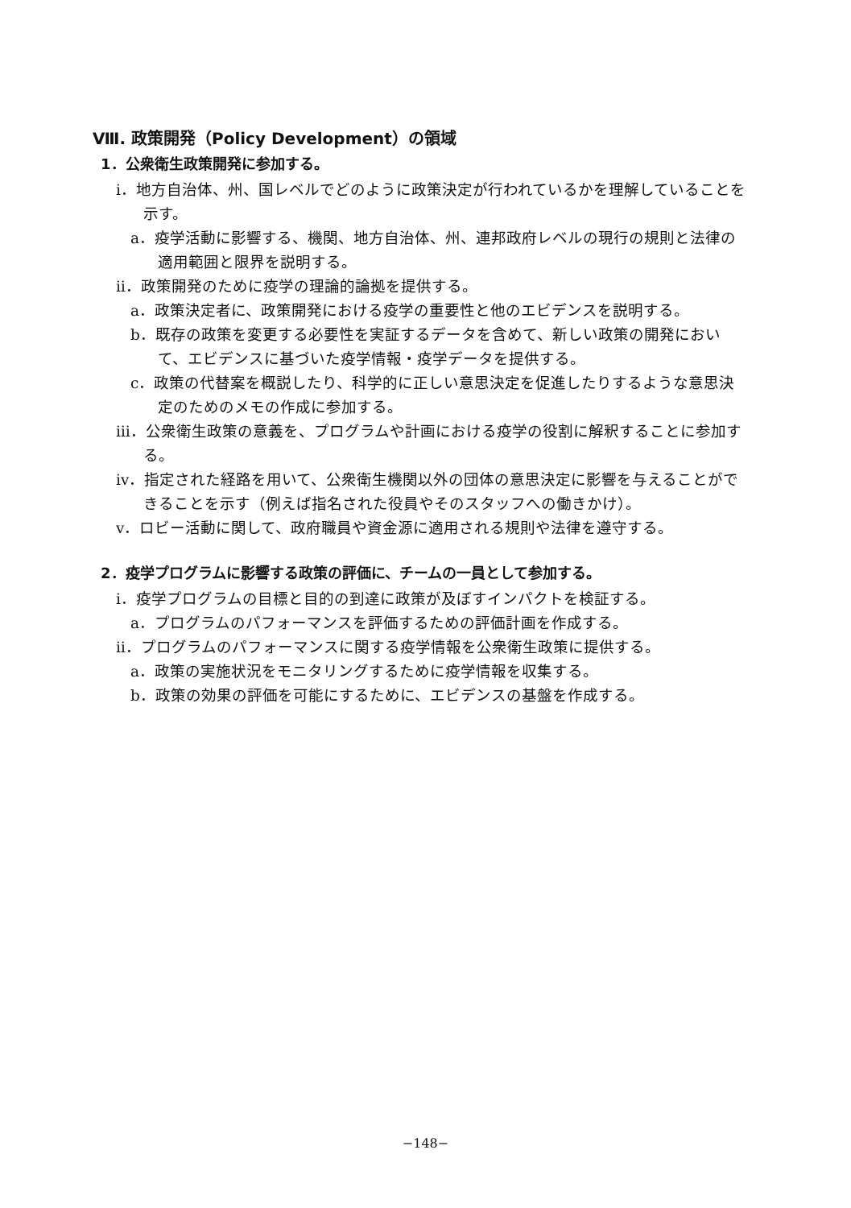Ⅷ. 政策開発（Policy Development）の領域
1．公衆衛生政策開発に参加する。
ⅰ．地方自治体、州、国レベルでどのように政策決定が行われているかを理解していることを示す。
a．疫学活動に影響する、機関、地方自治体、州、連邦政府レベルの現行の規則と法律の適用範囲と限界を説明する。
ⅱ．政策開発のために疫学の理論的論拠を提供する。
a．政策決定者に、政策開発における疫学の重要性と他のエビデンスを説明する。
b．既存の政策を変更する必要性を実証するデータを含めて、新しい政策の開発において、エビデンスに基づいた疫学情報・疫学データを提供する。
c．政策の代替案を概説したり、科学的に正しい意思決定を促進したりするような意思決定のためのメモの作成に参加する。
ⅲ．公衆衛生政策の意義を、プログラムや計画における疫学の役割に解釈することに参加する。
ⅳ．指定された経路を用いて、公衆衛生機関以外の団体の意思決定に影響を与えることができることを示す（例えば指名された役員やそのスタッフへの働きかけ）。
ⅴ．ロビー活動に関して、政府職員や資金源に適用される規則や法律を遵守する。
2．疫学プログラムに影響する政策の評価に、チームの一員として参加する。
ⅰ．疫学プログラムの目標と目的の到達に政策が及ぼすインパクトを検証する。
a．プログラムのパフォーマンスを評価するための評価計画を作成する。
ⅱ．プログラムのパフォーマンスに関する疫学情報を公衆衛生政策に提供する。
a．政策の実施状況をモニタリングするために疫学情報を収集する。
b．政策の効果の評価を可能にするために、エビデンスの基盤を作成する。
−148−